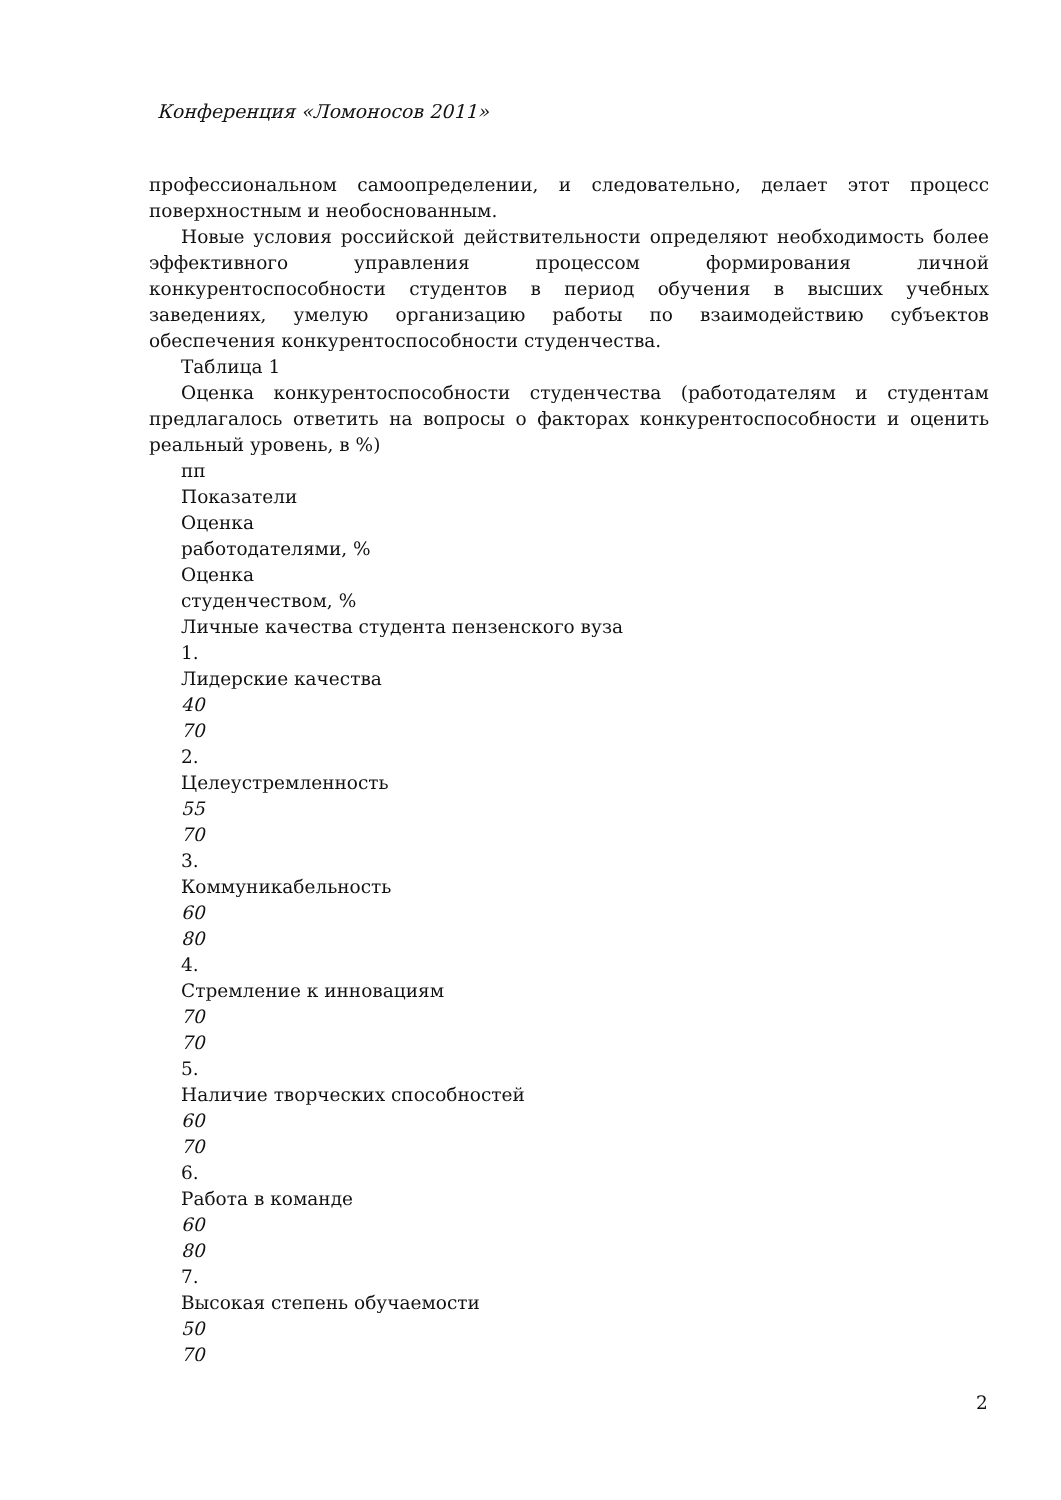Конференция «Ломоносов 2011»
профессиональном самоопределении, и следовательно, делает этот процесс поверхностным и необоснованным.
Новые условия российской действительности определяют необходимость более эффективного управления процессом формирования личной конкурентоспособности студентов в период обучения в высших учебных заведениях, умелую организацию работы по взаимодействию субъектов обеспечения конкурентоспособности студенчества.
Таблица 1
Оценка конкурентоспособности студенчества (работодателям и студентам предлагалось ответить на вопросы о факторах конкурентоспособности и оценить реальный уровень, в %)
пп
Показатели
Оценка
работодателями, %
Оценка
студенчеством, %
Личные качества студента пензенского вуза
1.
Лидерские качества
40
70
2.
Целеустремленность
55
70
3.
Коммуникабельность
60
80
4.
Стремление к инновациям
70
70
5.
Наличие творческих способностей
60
70
6.
Работа в команде
60
80
7.
Высокая степень обучаемости
50
70
2